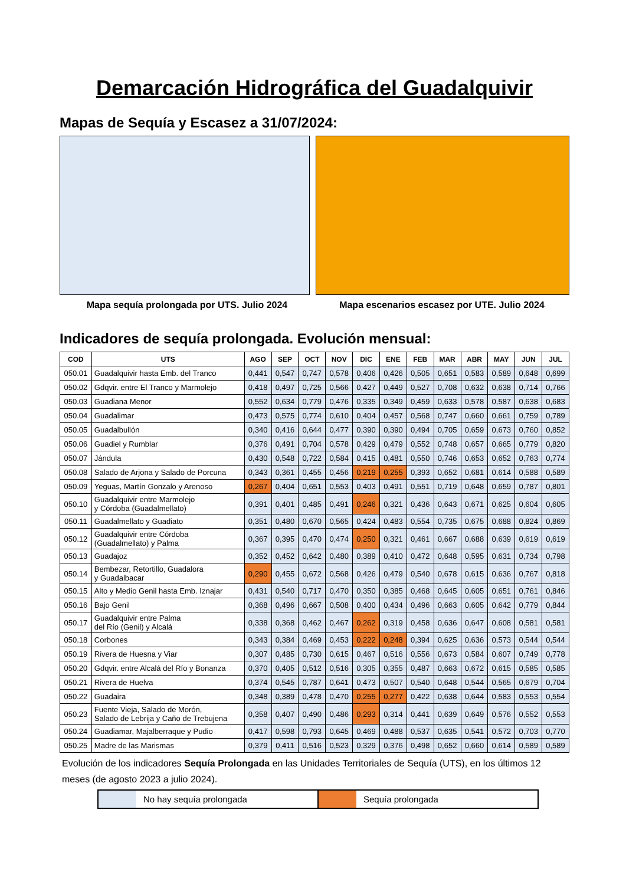Demarcación Hidrográfica del Guadalquivir
Mapas de Sequía y Escasez a 31/07/2024:
Mapa sequía prolongada por UTS. Julio 2024
Mapa escenarios escasez por UTE. Julio 2024
Indicadores de sequía prolongada. Evolución mensual:
| COD | UTS | AGO | SEP | OCT | NOV | DIC | ENE | FEB | MAR | ABR | MAY | JUN | JUL |
| --- | --- | --- | --- | --- | --- | --- | --- | --- | --- | --- | --- | --- | --- |
| 050.01 | Guadalquivir hasta Emb. del Tranco | 0,441 | 0,547 | 0,747 | 0,578 | 0,406 | 0,426 | 0,505 | 0,651 | 0,583 | 0,589 | 0,648 | 0,699 |
| 050.02 | Gdqvir. entre El Tranco y Marmolejo | 0,418 | 0,497 | 0,725 | 0,566 | 0,427 | 0,449 | 0,527 | 0,708 | 0,632 | 0,638 | 0,714 | 0,766 |
| 050.03 | Guadiana Menor | 0,552 | 0,634 | 0,779 | 0,476 | 0,335 | 0,349 | 0,459 | 0,633 | 0,578 | 0,587 | 0,638 | 0,683 |
| 050.04 | Guadalimar | 0,473 | 0,575 | 0,774 | 0,610 | 0,404 | 0,457 | 0,568 | 0,747 | 0,660 | 0,661 | 0,759 | 0,789 |
| 050.05 | Guadalbullón | 0,340 | 0,416 | 0,644 | 0,477 | 0,390 | 0,390 | 0,494 | 0,705 | 0,659 | 0,673 | 0,760 | 0,852 |
| 050.06 | Guadiel y Rumblar | 0,376 | 0,491 | 0,704 | 0,578 | 0,429 | 0,479 | 0,552 | 0,748 | 0,657 | 0,665 | 0,779 | 0,820 |
| 050.07 | Jándula | 0,430 | 0,548 | 0,722 | 0,584 | 0,415 | 0,481 | 0,550 | 0,746 | 0,653 | 0,652 | 0,763 | 0,774 |
| 050.08 | Salado de Arjona y Salado de Porcuna | 0,343 | 0,361 | 0,455 | 0,456 | 0,219 | 0,255 | 0,393 | 0,652 | 0,681 | 0,614 | 0,588 | 0,589 |
| 050.09 | Yeguas, Martín Gonzalo y Arenoso | 0,267 | 0,404 | 0,651 | 0,553 | 0,403 | 0,491 | 0,551 | 0,719 | 0,648 | 0,659 | 0,787 | 0,801 |
| 050.10 | Guadalquivir entre Marmolejo y Córdoba (Guadalmellato) | 0,391 | 0,401 | 0,485 | 0,491 | 0,246 | 0,321 | 0,436 | 0,643 | 0,671 | 0,625 | 0,604 | 0,605 |
| 050.11 | Guadalmellato y Guadiato | 0,351 | 0,480 | 0,670 | 0,565 | 0,424 | 0,483 | 0,554 | 0,735 | 0,675 | 0,688 | 0,824 | 0,869 |
| 050.12 | Guadalquivir entre Córdoba (Guadalmellato) y Palma | 0,367 | 0,395 | 0,470 | 0,474 | 0,250 | 0,321 | 0,461 | 0,667 | 0,688 | 0,639 | 0,619 | 0,619 |
| 050.13 | Guadajoz | 0,352 | 0,452 | 0,642 | 0,480 | 0,389 | 0,410 | 0,472 | 0,648 | 0,595 | 0,631 | 0,734 | 0,798 |
| 050.14 | Bembezar, Retortillo, Guadalora y Guadalbacar | 0,290 | 0,455 | 0,672 | 0,568 | 0,426 | 0,479 | 0,540 | 0,678 | 0,615 | 0,636 | 0,767 | 0,818 |
| 050.15 | Alto y Medio Genil hasta Emb. Iznajar | 0,431 | 0,540 | 0,717 | 0,470 | 0,350 | 0,385 | 0,468 | 0,645 | 0,605 | 0,651 | 0,761 | 0,846 |
| 050.16 | Bajo Genil | 0,368 | 0,496 | 0,667 | 0,508 | 0,400 | 0,434 | 0,496 | 0,663 | 0,605 | 0,642 | 0,779 | 0,844 |
| 050.17 | Guadalquivir entre Palma del Río (Genil) y Alcalá | 0,338 | 0,368 | 0,462 | 0,467 | 0,262 | 0,319 | 0,458 | 0,636 | 0,647 | 0,608 | 0,581 | 0,581 |
| 050.18 | Corbones | 0,343 | 0,384 | 0,469 | 0,453 | 0,222 | 0,248 | 0,394 | 0,625 | 0,636 | 0,573 | 0,544 | 0,544 |
| 050.19 | Rivera de Huesna y Viar | 0,307 | 0,485 | 0,730 | 0,615 | 0,467 | 0,516 | 0,556 | 0,673 | 0,584 | 0,607 | 0,749 | 0,778 |
| 050.20 | Gdqvir. entre Alcalá del Río y Bonanza | 0,370 | 0,405 | 0,512 | 0,516 | 0,305 | 0,355 | 0,487 | 0,663 | 0,672 | 0,615 | 0,585 | 0,585 |
| 050.21 | Rivera de Huelva | 0,374 | 0,545 | 0,787 | 0,641 | 0,473 | 0,507 | 0,540 | 0,648 | 0,544 | 0,565 | 0,679 | 0,704 |
| 050.22 | Guadaira | 0,348 | 0,389 | 0,478 | 0,470 | 0,255 | 0,277 | 0,422 | 0,638 | 0,644 | 0,583 | 0,553 | 0,554 |
| 050.23 | Fuente Vieja, Salado de Morón, Salado de Lebrija y Caño de Trebujena | 0,358 | 0,407 | 0,490 | 0,486 | 0,293 | 0,314 | 0,441 | 0,639 | 0,649 | 0,576 | 0,552 | 0,553 |
| 050.24 | Guadiamar, Majalberraque y Pudio | 0,417 | 0,598 | 0,793 | 0,645 | 0,469 | 0,488 | 0,537 | 0,635 | 0,541 | 0,572 | 0,703 | 0,770 |
| 050.25 | Madre de las Marismas | 0,379 | 0,411 | 0,516 | 0,523 | 0,329 | 0,376 | 0,498 | 0,652 | 0,660 | 0,614 | 0,589 | 0,589 |
Evolución de los indicadores Sequía Prolongada en las Unidades Territoriales de Sequía (UTS), en los últimos 12 meses (de agosto 2023 a julio 2024).
No hay sequía prolongada Sequía prolongada